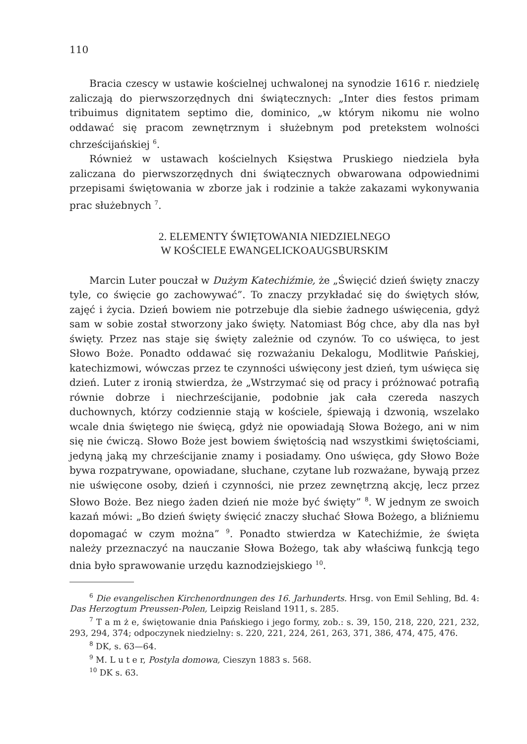110
Bracia czescy w ustawie kościelnej uchwalonej na synodzie 1616 r. niedzielę zaliczają do pierwszorzędnych dni świątecznych: „Inter dies festos primam tribuimus dignitatem septimo die, dominico, „w którym nikomu nie wolno oddawać się pracom zewnętrznym i służebnym pod pretekstem wolności chrześcijańskiej <sup>6</sup>.
Również w ustawach kościelnych Księstwa Pruskiego niedziela była zaliczana do pierwszorzędnych dni świątecznych obwarowana odpowiednimi przepisami świętowania w zborze jak i rodzinie a także zakazami wykonywania prac służebnych <sup>7</sup>.
2. ELEMENTY ŚWIĘTOWANIA NIEDZIELNEGO
W KOŚCIELE EWANGELICKOAUGSBURSKIM
Marcin Luter pouczał w Dużym Katechiźmie, że „Święcić dzień święty znaczy tyle, co święcie go zachowywać”. To znaczy przykładać się do świętych słów, zajęć i życia. Dzień bowiem nie potrzebuje dla siebie żadnego uświęcenia, gdyż sam w sobie został stworzony jako święty. Natomiast Bóg chce, aby dla nas był święty. Przez nas staje się święty zależnie od czynów. To co uświęca, to jest Słowo Boże. Ponadto oddawać się rozważaniu Dekalogu, Modlitwie Pańskiej, katechizmowi, wówczas przez te czynności uświęcony jest dzień, tym uświęca się dzień. Luter z ironią stwierdza, że „Wstrzymać się od pracy i próżnować potrafią równie dobrze i niechrześcijanie, podobnie jak cała czereda naszych duchownych, którzy codziennie stają w kościele, śpiewają i dzwonią, wszelako wcale dnia świętego nie święcą, gdyż nie opowiadają Słowa Bożego, ani w nim się nie ćwiczą. Słowo Boże jest bowiem świętością nad wszystkimi świętościami, jedyną jaką my chrześcijanie znamy i posiadamy. Ono uświęca, gdy Słowo Boże bywa rozpatrywane, opowiadane, słuchane, czytane lub rozważane, bywają przez nie uświęcone osoby, dzień i czynności, nie przez zewnętrzną akcję, lecz przez Słowo Boże. Bez niego żaden dzień nie może być święty” <sup>8</sup>. W jednym ze swoich kazań mówi: „Bo dzień święty święcić znaczy słuchać Słowa Bożego, a bliźniemu dopomagać w czym można” <sup>9</sup>. Ponadto stwierdza w Katechiźmie, że święta należy przeznaczyć na nauczanie Słowa Bożego, tak aby właściwą funkcją tego dnia było sprawowanie urzędu kaznodziejskiego <sup>10</sup>.
<sup>6</sup> Die evangelischen Kirchenordnungen des 16. Jarhunderts. Hrsg. von Emil Sehling, Bd. 4: Das Herzogtum Preussen-Polen, Leipzig Reisland 1911, s. 285.
<sup>7</sup> T a m ż e, świętowanie dnia Pańskiego i jego formy, zob.: s. 39, 150, 218, 220, 221, 232, 293, 294, 374; odpoczynek niedzielny: s. 220, 221, 224, 261, 263, 371, 386, 474, 475, 476.
<sup>8</sup> DK, s. 63—64.
<sup>9</sup> M. L u t e r, Postyla domowa, Cieszyn 1883 s. 568.
<sup>10</sup> DK s. 63.